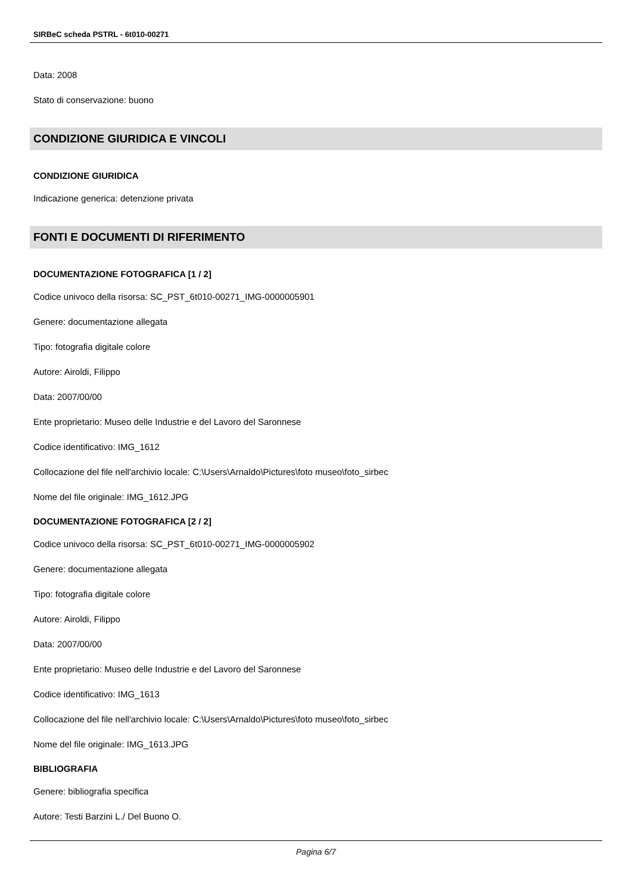SIRBeC scheda PSTRL - 6t010-00271
Data: 2008
Stato di conservazione: buono
CONDIZIONE GIURIDICA E VINCOLI
CONDIZIONE GIURIDICA
Indicazione generica: detenzione privata
FONTI E DOCUMENTI DI RIFERIMENTO
DOCUMENTAZIONE FOTOGRAFICA [1 / 2]
Codice univoco della risorsa: SC_PST_6t010-00271_IMG-0000005901
Genere: documentazione allegata
Tipo: fotografia digitale colore
Autore: Airoldi, Filippo
Data: 2007/00/00
Ente proprietario: Museo delle Industrie e del Lavoro del Saronnese
Codice identificativo: IMG_1612
Collocazione del file nell'archivio locale: C:\Users\Arnaldo\Pictures\foto museo\foto_sirbec
Nome del file originale: IMG_1612.JPG
DOCUMENTAZIONE FOTOGRAFICA [2 / 2]
Codice univoco della risorsa: SC_PST_6t010-00271_IMG-0000005902
Genere: documentazione allegata
Tipo: fotografia digitale colore
Autore: Airoldi, Filippo
Data: 2007/00/00
Ente proprietario: Museo delle Industrie e del Lavoro del Saronnese
Codice identificativo: IMG_1613
Collocazione del file nell'archivio locale: C:\Users\Arnaldo\Pictures\foto museo\foto_sirbec
Nome del file originale: IMG_1613.JPG
BIBLIOGRAFIA
Genere: bibliografia specifica
Autore: Testi Barzini L./ Del Buono O.
Pagina 6/7